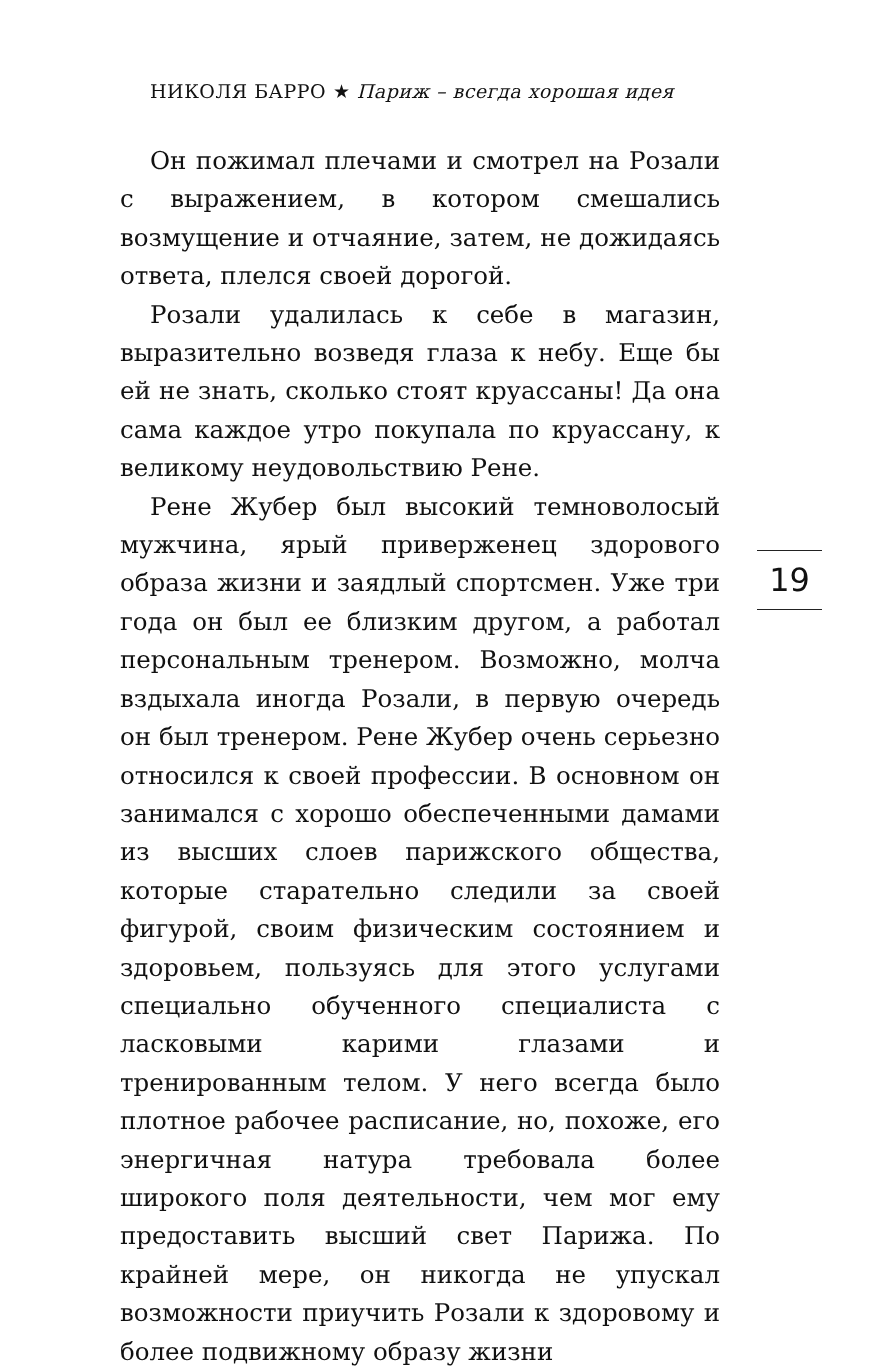НИКОЛЯ БАРРО ★ Париж – всегда хорошая идея
Он пожимал плечами и смотрел на Розали с выражением, в котором смешались возмущение и отчаяние, затем, не дожидаясь ответа, плелся своей дорогой.
Розали удалилась к себе в магазин, выразительно возведя глаза к небу. Еще бы ей не знать, сколько стоят круассаны! Да она сама каждое утро покупала по круассану, к великому неудовольствию Рене.
Рене Жубер был высокий темноволосый мужчина, ярый приверженец здорового образа жизни и заядлый спортсмен. Уже три года он был ее близким другом, а работал персональным тренером. Возможно, молча вздыхала иногда Розали, в первую очередь он был тренером. Рене Жубер очень серьезно относился к своей профессии. В основном он занимался с хорошо обеспеченными дамами из высших слоев парижского общества, которые старательно следили за своей фигурой, своим физическим состоянием и здоровьем, пользуясь для этого услугами специально обученного специалиста с ласковыми карими глазами и тренированным телом. У него всегда было плотное рабочее расписание, но, похоже, его энергичная натура требовала более широкого поля деятельности, чем мог ему предоставить высший свет Парижа. По крайней мере, он никогда не упускал возможности приучить Розали к здоровому и более подвижному образу жизни
19